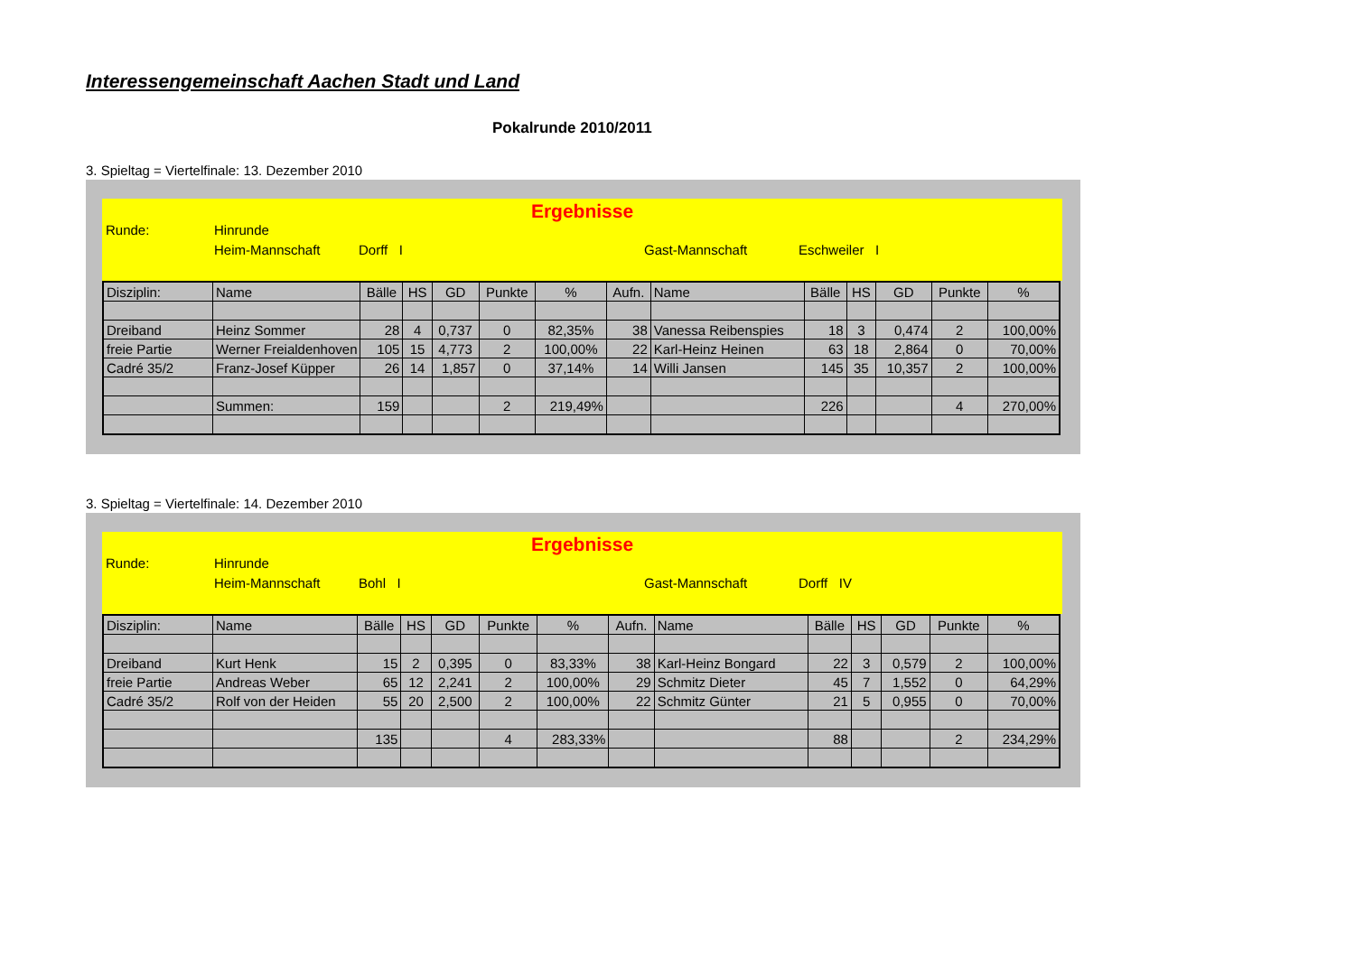Interessengemeinschaft Aachen Stadt und Land
Pokalrunde 2010/2011
3. Spieltag = Viertelfinale: 13. Dezember 2010
Ergebnisse
Runde: Hinrunde
Heim-Mannschaft Dorff I Gast-Mannschaft Eschweiler I
| Disziplin: | Name | Bälle | HS | GD | Punkte | % | Aufn. | Name | Bälle | HS | GD | Punkte | % |
| --- | --- | --- | --- | --- | --- | --- | --- | --- | --- | --- | --- | --- | --- |
| Dreiband | Heinz Sommer | 28 | 4 | 0,737 | 0 | 82,35% | 38 | Vanessa Reibenspies | 18 | 3 | 0,474 | 2 | 100,00% |
| freie Partie | Werner Freialdenhoven | 105 | 15 | 4,773 | 2 | 100,00% | 22 | Karl-Heinz Heinen | 63 | 18 | 2,864 | 0 | 70,00% |
| Cadré 35/2 | Franz-Josef Küpper | 26 | 14 | 1,857 | 0 | 37,14% | 14 | Willi Jansen | 145 | 35 | 10,357 | 2 | 100,00% |
| | Summen: | 159 | | | 2 | 219,49% | | | 226 | | | 4 | 270,00% |
3. Spieltag = Viertelfinale: 14. Dezember 2010
Ergebnisse
Runde: Hinrunde
Heim-Mannschaft Bohl I Gast-Mannschaft Dorff IV
| Disziplin: | Name | Bälle | HS | GD | Punkte | % | Aufn. | Name | Bälle | HS | GD | Punkte | % |
| --- | --- | --- | --- | --- | --- | --- | --- | --- | --- | --- | --- | --- | --- |
| Dreiband | Kurt Henk | 15 | 2 | 0,395 | 0 | 83,33% | 38 | Karl-Heinz Bongard | 22 | 3 | 0,579 | 2 | 100,00% |
| freie Partie | Andreas Weber | 65 | 12 | 2,241 | 2 | 100,00% | 29 | Schmitz Dieter | 45 | 7 | 1,552 | 0 | 64,29% |
| Cadré 35/2 | Rolf von der Heiden | 55 | 20 | 2,500 | 2 | 100,00% | 22 | Schmitz Günter | 21 | 5 | 0,955 | 0 | 70,00% |
| | | 135 | | | 4 | 283,33% | | | 88 | | | 2 | 234,29% |